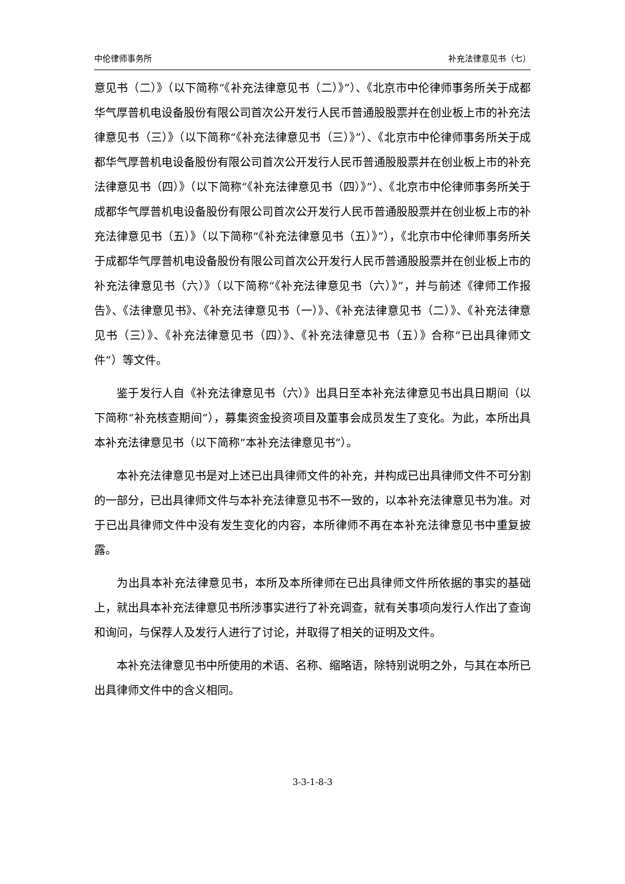中伦律师事务所 补充法律意见书（七）
意见书（二）》（以下简称“《补充法律意见书（二）》”）、《北京市中伦律师事务所关于成都华气厚普机电设备股份有限公司首次公开发行人民币普通股股票并在创业板上市的补充法律意见书（三）》（以下简称“《补充法律意见书（三）》”）、《北京市中伦律师事务所关于成都华气厚普机电设备股份有限公司首次公开发行人民币普通股股票并在创业板上市的补充法律意见书（四）》（以下简称“《补充法律意见书（四）》”）、《北京市中伦律师事务所关于成都华气厚普机电设备股份有限公司首次公开发行人民币普通股股票并在创业板上市的补充法律意见书（五）》（以下简称“《补充法律意见书（五）》”），《北京市中伦律师事务所关于成都华气厚普机电设备股份有限公司首次公开发行人民币普通股股票并在创业板上市的补充法律意见书（六）》（以下简称“《补充法律意见书（六）》”，并与前述《律师工作报告》、《法律意见书》、《补充法律意见书（一）》、《补充法律意见书（二）》、《补充法律意见书（三）》、《补充法律意见书（四）》、《补充法律意见书（五）》合称“已出具律师文件”）等文件。
鉴于发行人自《补充法律意见书（六）》出具日至本补充法律意见书出具日期间（以下简称“补充核查期间”），募集资金投资项目及董事会成员发生了变化。为此，本所出具本补充法律意见书（以下简称“本补充法律意见书”）。
本补充法律意见书是对上述已出具律师文件的补充，并构成已出具律师文件不可分割的一部分，已出具律师文件与本补充法律意见书不一致的，以本补充法律意见书为准。对于已出具律师文件中没有发生变化的内容，本所律师不再在本补充法律意见书中重复披露。
为出具本补充法律意见书，本所及本所律师在已出具律师文件所依据的事实的基础上，就出具本补充法律意见书所涉事实进行了补充调查，就有关事项向发行人作出了查询和询问，与保荐人及发行人进行了讨论，并取得了相关的证明及文件。
本补充法律意见书中所使用的术语、名称、缩略语，除特别说明之外，与其在本所已出具律师文件中的含义相同。
3-3-1-8-3